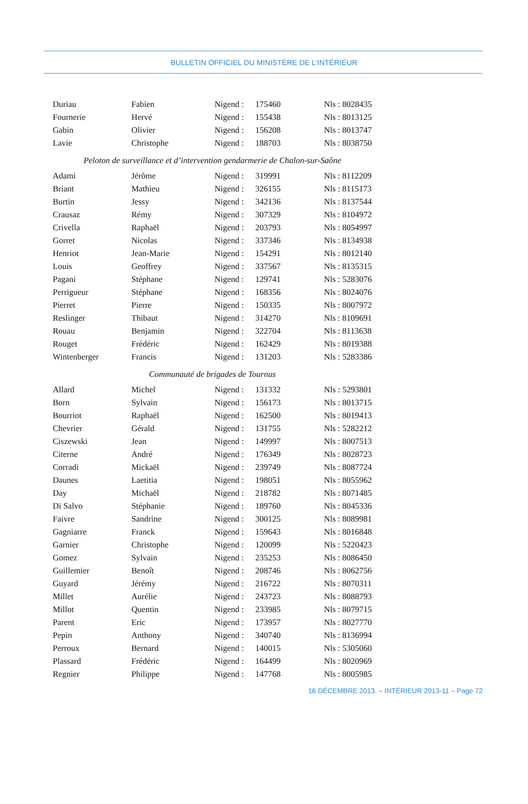BULLETIN OFFICIEL DU MINISTÈRE DE L’INTÉRIEUR
| Duriau | Fabien | Nigend : | 175460 | Nls : 8028435 |
| Fournerie | Hervé | Nigend : | 155438 | Nls : 8013125 |
| Gabin | Olivier | Nigend : | 156208 | Nls : 8013747 |
| Lavie | Christophe | Nigend : | 188703 | Nls : 8038750 |
| Peloton de surveillance et d’intervention gendarmerie de Chalon-sur-Saône | | | | |
| Adami | Jérôme | Nigend : | 319991 | Nls : 8112209 |
| Briant | Mathieu | Nigend : | 326155 | Nls : 8115173 |
| Burtin | Jessy | Nigend : | 342136 | Nls : 8137544 |
| Crausaz | Rémy | Nigend : | 307329 | Nls : 8104972 |
| Crivella | Raphaël | Nigend : | 203793 | Nls : 8054997 |
| Gorret | Nicolas | Nigend : | 337346 | Nls : 8134938 |
| Henriot | Jean-Marie | Nigend : | 154291 | Nls : 8012140 |
| Louis | Geoffrey | Nigend : | 337567 | Nls : 8135315 |
| Pagani | Stéphane | Nigend : | 129741 | Nls : 5283076 |
| Perrigueur | Stéphane | Nigend : | 168356 | Nls : 8024076 |
| Pierret | Pierre | Nigend : | 150335 | Nls : 8007972 |
| Reslinger | Thibaut | Nigend : | 314270 | Nls : 8109691 |
| Rouau | Benjamin | Nigend : | 322704 | Nls : 8113638 |
| Rouget | Frédéric | Nigend : | 162429 | Nls : 8019388 |
| Wintenberger | Francis | Nigend : | 131203 | Nls : 5283386 |
| Communauté de brigades de Tournus | | | | |
| Allard | Michel | Nigend : | 131332 | Nls : 5293801 |
| Born | Sylvain | Nigend : | 156173 | Nls : 8013715 |
| Bourriot | Raphaël | Nigend : | 162500 | Nls : 8019413 |
| Chevrier | Gérald | Nigend : | 131755 | Nls : 5282212 |
| Ciszewski | Jean | Nigend : | 149997 | Nls : 8007513 |
| Citerne | André | Nigend : | 176349 | Nls : 8028723 |
| Corradi | Mickaël | Nigend : | 239749 | Nls : 8087724 |
| Daunes | Laetitia | Nigend : | 198051 | Nls : 8055962 |
| Day | Michaël | Nigend : | 218782 | Nls : 8071485 |
| Di Salvo | Stéphanie | Nigend : | 189760 | Nls : 8045336 |
| Faivre | Sandrine | Nigend : | 300125 | Nls : 8089981 |
| Gagniarre | Franck | Nigend : | 159643 | Nls : 8016848 |
| Garnier | Christophe | Nigend : | 120099 | Nls : 5220423 |
| Gomez | Sylvain | Nigend : | 235253 | Nls : 8086450 |
| Guillemier | Benoît | Nigend : | 208746 | Nls : 8062756 |
| Guyard | Jérémy | Nigend : | 216722 | Nls : 8070311 |
| Millet | Aurélie | Nigend : | 243723 | Nls : 8088793 |
| Millot | Quentin | Nigend : | 233985 | Nls : 8079715 |
| Parent | Eric | Nigend : | 173957 | Nls : 8027770 |
| Pepin | Anthony | Nigend : | 340740 | Nls : 8136994 |
| Perroux | Bernard | Nigend : | 140015 | Nls : 5305060 |
| Plassard | Frédéric | Nigend : | 164499 | Nls : 8020969 |
| Regnier | Philippe | Nigend : | 147768 | Nls : 8005985 |
16 DÉCEMBRE 2013. – INTÉRIEUR 2013-11 – Page 72